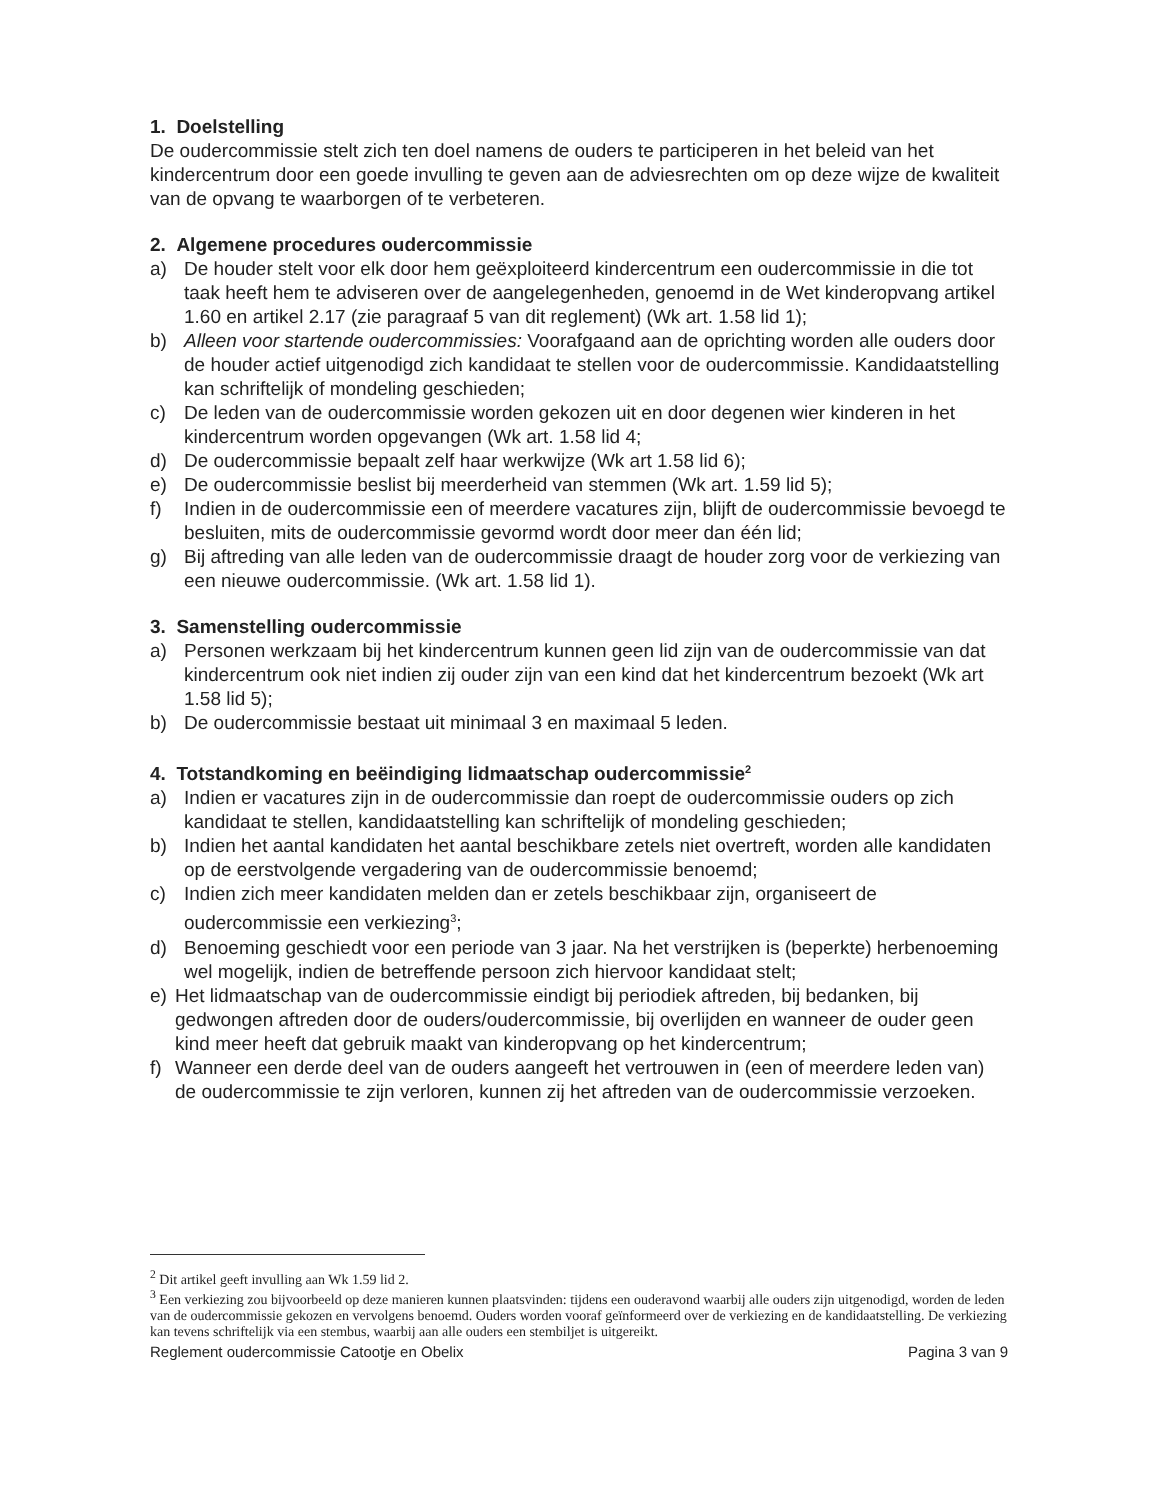1. Doelstelling
De oudercommissie stelt zich ten doel namens de ouders te participeren in het beleid van het kindercentrum door een goede invulling te geven aan de adviesrechten om op deze wijze de kwaliteit van de opvang te waarborgen of te verbeteren.
2. Algemene procedures oudercommissie
a) De houder stelt voor elk door hem geëxploiteerd kindercentrum een oudercommissie in die tot taak heeft hem te adviseren over de aangelegenheden, genoemd in de Wet kinderopvang artikel 1.60 en artikel 2.17 (zie paragraaf 5 van dit reglement) (Wk art. 1.58 lid 1);
b) Alleen voor startende oudercommissies: Voorafgaand aan de oprichting worden alle ouders door de houder actief uitgenodigd zich kandidaat te stellen voor de oudercommissie. Kandidaatstelling kan schriftelijk of mondeling geschieden;
c) De leden van de oudercommissie worden gekozen uit en door degenen wier kinderen in het kindercentrum worden opgevangen (Wk art. 1.58 lid 4;
d) De oudercommissie bepaalt zelf haar werkwijze (Wk art 1.58 lid 6);
e) De oudercommissie beslist bij meerderheid van stemmen (Wk art. 1.59 lid 5);
f) Indien in de oudercommissie een of meerdere vacatures zijn, blijft de oudercommissie bevoegd te besluiten, mits de oudercommissie gevormd wordt door meer dan één lid;
g) Bij aftreding van alle leden van de oudercommissie draagt de houder zorg voor de verkiezing van een nieuwe oudercommissie. (Wk art. 1.58 lid 1).
3. Samenstelling oudercommissie
a) Personen werkzaam bij het kindercentrum kunnen geen lid zijn van de oudercommissie van dat kindercentrum ook niet indien zij ouder zijn van een kind dat het kindercentrum bezoekt (Wk art 1.58 lid 5);
b) De oudercommissie bestaat uit minimaal 3 en maximaal 5 leden.
4. Totstandkoming en beëindiging lidmaatschap oudercommissie<sup>2</sup>
a) Indien er vacatures zijn in de oudercommissie dan roept de oudercommissie ouders op zich kandidaat te stellen, kandidaatstelling kan schriftelijk of mondeling geschieden;
b) Indien het aantal kandidaten het aantal beschikbare zetels niet overtreft, worden alle kandidaten op de eerstvolgende vergadering van de oudercommissie benoemd;
c) Indien zich meer kandidaten melden dan er zetels beschikbaar zijn, organiseert de oudercommissie een verkiezing<sup>3</sup>;
d) Benoeming geschiedt voor een periode van 3 jaar. Na het verstrijken is (beperkte) herbenoeming wel mogelijk, indien de betreffende persoon zich hiervoor kandidaat stelt;
e) Het lidmaatschap van de oudercommissie eindigt bij periodiek aftreden, bij bedanken, bij gedwongen aftreden door de ouders/oudercommissie, bij overlijden en wanneer de ouder geen kind meer heeft dat gebruik maakt van kinderopvang op het kindercentrum;
f) Wanneer een derde deel van de ouders aangeeft het vertrouwen in (een of meerdere leden van) de oudercommissie te zijn verloren, kunnen zij het aftreden van de oudercommissie verzoeken.
<sup>2</sup> Dit artikel geeft invulling aan Wk 1.59 lid 2.
<sup>3</sup> Een verkiezing zou bijvoorbeeld op deze manieren kunnen plaatsvinden: tijdens een ouderavond waarbij alle ouders zijn uitgenodigd, worden de leden van de oudercommissie gekozen en vervolgens benoemd. Ouders worden vooraf geïnformeerd over de verkiezing en de kandidaatstelling. De verkiezing kan tevens schriftelijk via een stembus, waarbij aan alle ouders een stembiljet is uitgereikt.
Reglement oudercommissie Catootje en Obelix Pagina 3 van 9